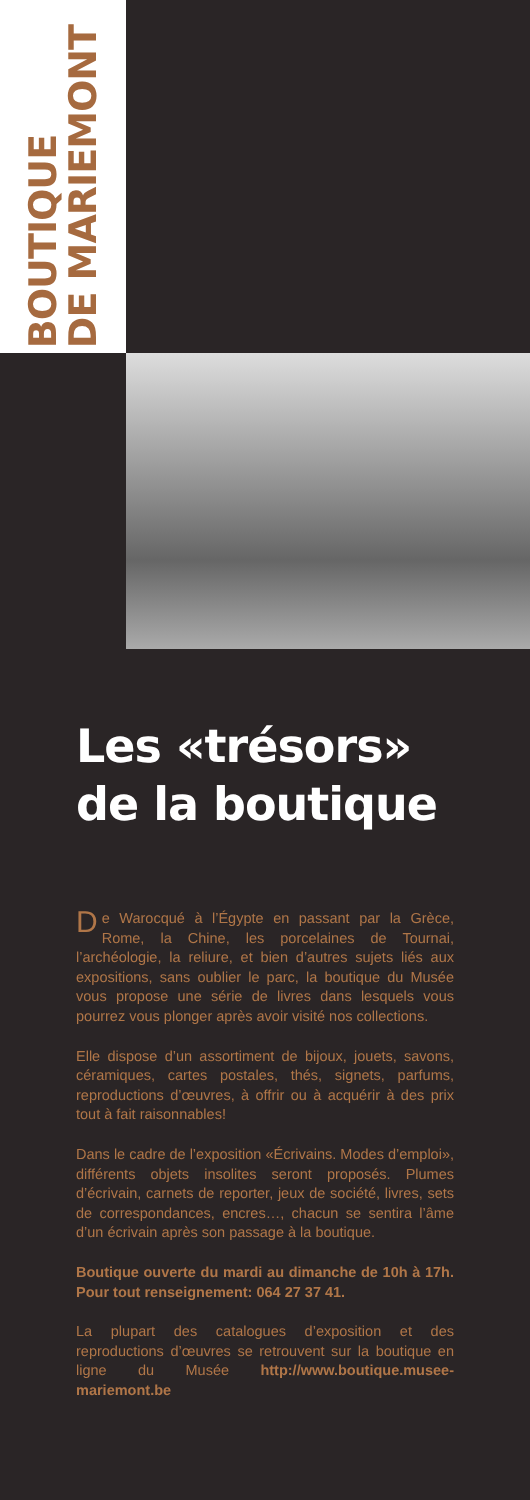BOUTIQUE
DE MARIEMONT
Les «trésors»
de la boutique
De Warocqué à l’Égypte en passant par la Grèce, Rome, la Chine, les porcelaines de Tournai, l’archéologie, la reliure, et bien d’autres sujets liés aux expositions, sans oublier le parc, la boutique du Musée vous propose une série de livres dans lesquels vous pourrez vous plonger après avoir visité nos collections.
Elle dispose d’un assortiment de bijoux, jouets, savons, céramiques, cartes postales, thés, signets, parfums, reproductions d’œuvres, à offrir ou à acquérir à des prix tout à fait raisonnables!
Dans le cadre de l’exposition «Écrivains. Modes d’emploi», différents objets insolites seront proposés. Plumes d’écrivain, carnets de reporter, jeux de société, livres, sets de correspondances, encres…, chacun se sentira l’âme d’un écrivain après son passage à la boutique.
Boutique ouverte du mardi au dimanche de 10h à 17h. Pour tout renseignement: 064 27 37 41.
La plupart des catalogues d’exposition et des reproductions d’œuvres se retrouvent sur la boutique en ligne du Musée http://www.boutique.musee-mariemont.be